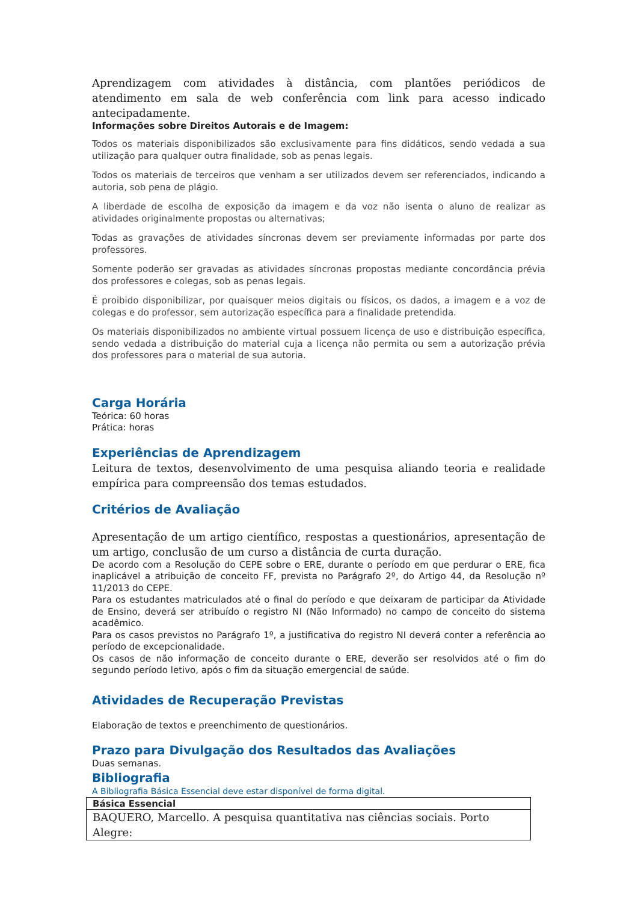Aprendizagem com atividades à distância, com plantões periódicos de atendimento em sala de web conferência com link para acesso indicado antecipadamente.
Informações sobre Direitos Autorais e de Imagem:
Todos os materiais disponibilizados são exclusivamente para fins didáticos, sendo vedada a sua utilização para qualquer outra finalidade, sob as penas legais.
Todos os materiais de terceiros que venham a ser utilizados devem ser referenciados, indicando a autoria, sob pena de plágio.
A liberdade de escolha de exposição da imagem e da voz não isenta o aluno de realizar as atividades originalmente propostas ou alternativas;
Todas as gravações de atividades síncronas devem ser previamente informadas por parte dos professores.
Somente poderão ser gravadas as atividades síncronas propostas mediante concordância prévia dos professores e colegas, sob as penas legais.
É proibido disponibilizar, por quaisquer meios digitais ou físicos, os dados, a imagem e a voz de colegas e do professor, sem autorização específica para a finalidade pretendida.
Os materiais disponibilizados no ambiente virtual possuem licença de uso e distribuição específica, sendo vedada a distribuição do material cuja a licença não permita ou sem a autorização prévia dos professores para o material de sua autoria.
Carga Horária
Teórica: 60 horas
Prática: horas
Experiências de Aprendizagem
Leitura de textos, desenvolvimento de uma pesquisa aliando teoria e realidade empírica para compreensão dos temas estudados.
Critérios de Avaliação
Apresentação de um artigo científico, respostas a questionários, apresentação de um artigo, conclusão de um curso a distância de curta duração.
De acordo com a Resolução do CEPE sobre o ERE, durante o período em que perdurar o ERE, fica inaplicável a atribuição de conceito FF, prevista no Parágrafo 2º, do Artigo 44, da Resolução nº 11/2013 do CEPE.
Para os estudantes matriculados até o final do período e que deixaram de participar da Atividade de Ensino, deverá ser atribuído o registro NI (Não Informado) no campo de conceito do sistema acadêmico.
Para os casos previstos no Parágrafo 1º, a justificativa do registro NI deverá conter a referência ao período de excepcionalidade.
Os casos de não informação de conceito durante o ERE, deverão ser resolvidos até o fim do segundo período letivo, após o fim da situação emergencial de saúde.
Atividades de Recuperação Previstas
Elaboração de textos e preenchimento de questionários.
Prazo para Divulgação dos Resultados das Avaliações
Duas semanas.
Bibliografia
A Bibliografia Básica Essencial deve estar disponível de forma digital.
| Básica Essencial |
| BAQUERO, Marcello. A pesquisa quantitativa nas ciências sociais. Porto Alegre: |